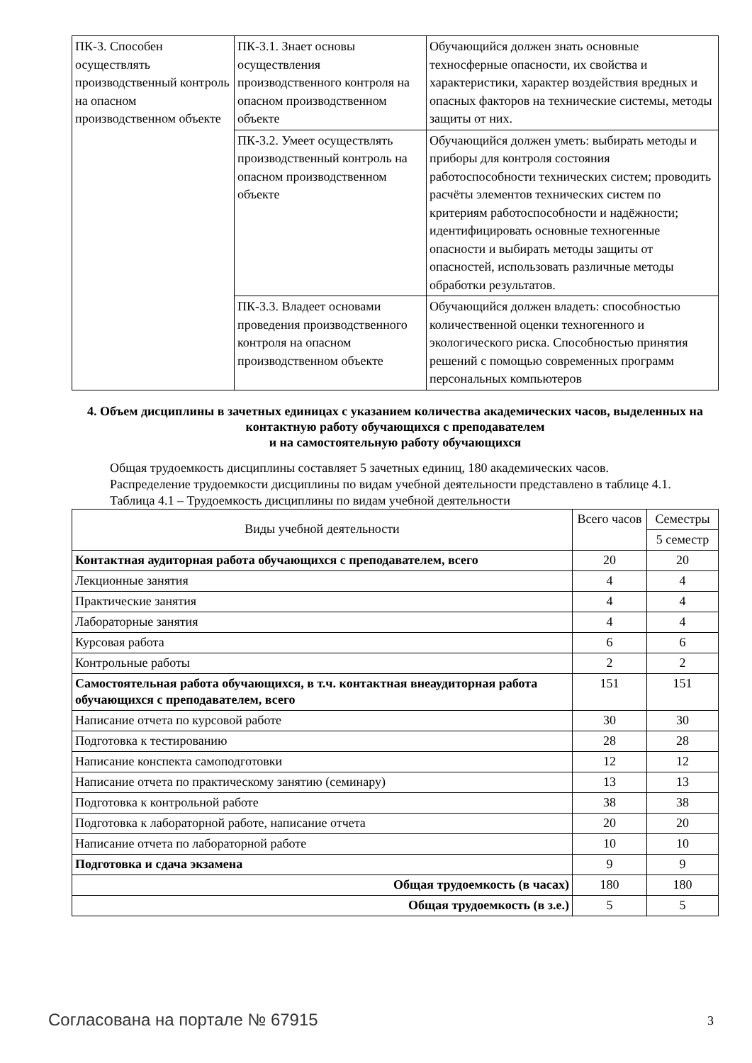| ПК-3. Способен осуществлять производственный контроль на опасном производственном объекте | ПК-3.1. Знает основы осуществления производственного контроля на опасном производственном объекте | Обучающийся должен знать основные техносферные опасности, их свойства и характеристики, характер воздействия вредных и опасных факторов на технические системы, методы защиты от них. |
| | ПК-3.2. Умеет осуществлять производственный контроль на опасном производственном объекте | Обучающийся должен уметь: выбирать методы и приборы для контроля состояния работоспособности технических систем; проводить расчёты элементов технических систем по критериям работоспособности и надёжности; идентифицировать основные техногенные опасности и выбирать методы защиты от опасностей, использовать различные методы обработки результатов. |
| | ПК-3.3. Владеет основами проведения производственного контроля на опасном производственном объекте | Обучающийся должен владеть: способностью количественной оценки техногенного и экологического риска. Способностью принятия решений с помощью современных программ персональных компьютеров |
4. Объем дисциплины в зачетных единицах с указанием количества академических часов, выделенных на контактную работу обучающихся с преподавателем
и на самостоятельную работу обучающихся
Общая трудоемкость дисциплины составляет 5 зачетных единиц, 180 академических часов.
Распределение трудоемкости дисциплины по видам учебной деятельности представлено в таблице 4.1.
Таблица 4.1 – Трудоемкость дисциплины по видам учебной деятельности
| Виды учебной деятельности | Всего часов | Семестры |
| | | 5 семестр |
| Контактная аудиторная работа обучающихся с преподавателем, всего | 20 | 20 |
| Лекционные занятия | 4 | 4 |
| Практические занятия | 4 | 4 |
| Лабораторные занятия | 4 | 4 |
| Курсовая работа | 6 | 6 |
| Контрольные работы | 2 | 2 |
| Самостоятельная работа обучающихся, в т.ч. контактная внеаудиторная работа обучающихся с преподавателем, всего | 151 | 151 |
| Написание отчета по курсовой работе | 30 | 30 |
| Подготовка к тестированию | 28 | 28 |
| Написание конспекта самоподготовки | 12 | 12 |
| Написание отчета по практическому занятию (семинару) | 13 | 13 |
| Подготовка к контрольной работе | 38 | 38 |
| Подготовка к лабораторной работе, написание отчета | 20 | 20 |
| Написание отчета по лабораторной работе | 10 | 10 |
| Подготовка и сдача экзамена | 9 | 9 |
| Общая трудоемкость (в часах) | 180 | 180 |
| Общая трудоемкость (в з.е.) | 5 | 5 |
Согласована на портале № 67915 3